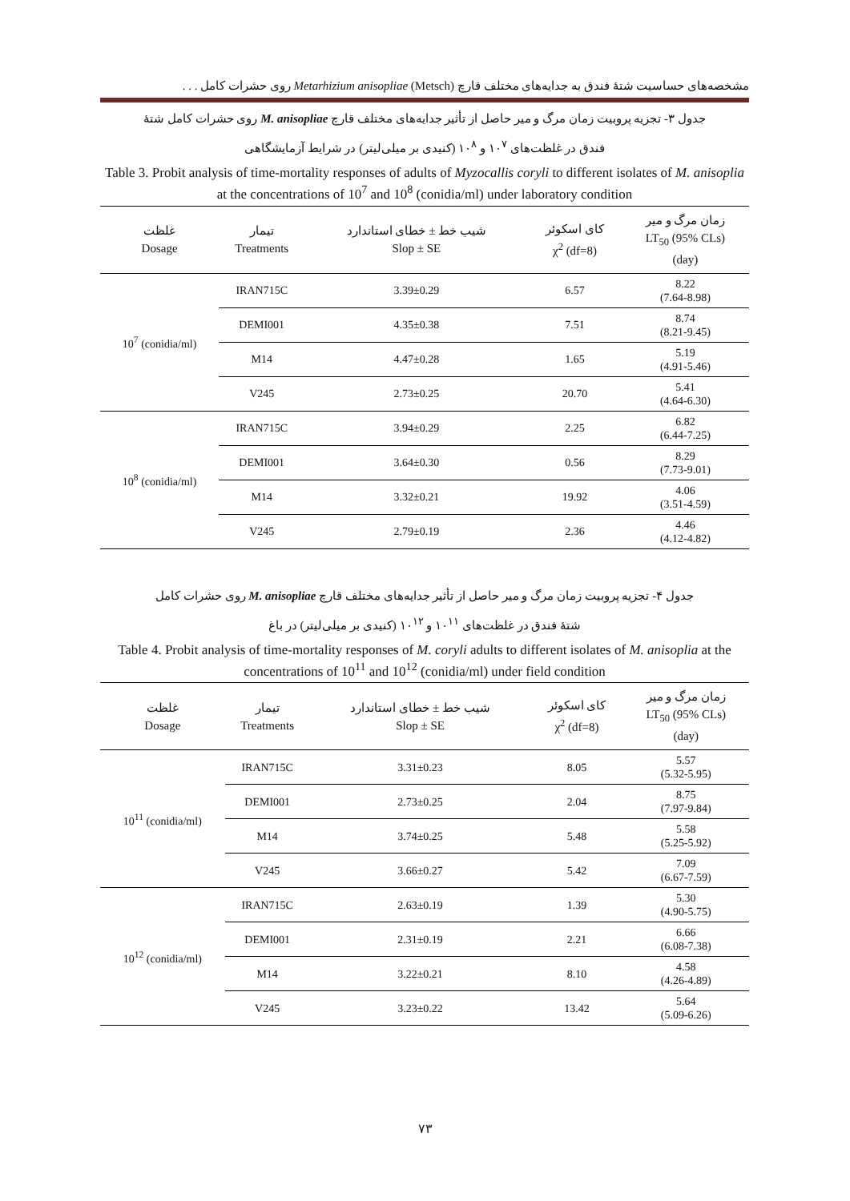مشخصه‌های حساسیت شتهٔ فندق به جدایه‌های مختلف قارچ Metarhizium anisopliae (Metsch) روی حشرات کامل . . .
جدول ۳- تجزیه پروبیت زمان مرگ و میر حاصل از تأثیر جدایه‌های مختلف قارچ M. anisopliae روی حشرات کامل شتهٔ
فندق در غلظت‌های ۱۰<sup>۷</sup> و ۱۰<sup>۸</sup> (کنیدی بر میلی‌لیتر) در شرایط آزمایشگاهی
Table 3. Probit analysis of time-mortality responses of adults of Myzocallis coryli to different isolates of M. anisoplia at the concentrations of 10<sup>7</sup> and 10<sup>8</sup> (conidia/ml) under laboratory condition
| غلظت Dosage | تیمار Treatments | شیب خط ± خطای استاندارد Slop ± SE | کای اسکوئر χ<sup>2</sup> (df=8) | زمان مرگ و میر LT<sub>50</sub> (95% CLs) (day) |
| --- | --- | --- | --- | --- |
| 10<sup>7</sup> (conidia/ml) | IRAN715C | 3.39±0.29 | 6.57 | 8.22 (7.64-8.98) |
| | DEMI001 | 4.35±0.38 | 7.51 | 8.74 (8.21-9.45) |
| | M14 | 4.47±0.28 | 1.65 | 5.19 (4.91-5.46) |
| | V245 | 2.73±0.25 | 20.70 | 5.41 (4.64-6.30) |
| 10<sup>8</sup> (conidia/ml) | IRAN715C | 3.94±0.29 | 2.25 | 6.82 (6.44-7.25) |
| | DEMI001 | 3.64±0.30 | 0.56 | 8.29 (7.73-9.01) |
| | M14 | 3.32±0.21 | 19.92 | 4.06 (3.51-4.59) |
| | V245 | 2.79±0.19 | 2.36 | 4.46 (4.12-4.82) |
جدول ۴- تجزیه پروبیت زمان مرگ و میر حاصل از تأثیر جدایه‌های مختلف قارچ M. anisopliae روی حشرات کامل
شتهٔ فندق در غلظت‌های ۱۰<sup>۱۱</sup> و ۱۰<sup>۱۲</sup> (کنیدی بر میلی‌لیتر) در باغ
Table 4. Probit analysis of time-mortality responses of M. coryli adults to different isolates of M. anisoplia at the concentrations of 10<sup>11</sup> and 10<sup>12</sup> (conidia/ml) under field condition
| غلظت Dosage | تیمار Treatments | شیب خط ± خطای استاندارد Slop ± SE | کای اسکوئر χ<sup>2</sup> (df=8) | زمان مرگ و میر LT<sub>50</sub> (95% CLs) (day) |
| --- | --- | --- | --- | --- |
| 10<sup>11</sup> (conidia/ml) | IRAN715C | 3.31±0.23 | 8.05 | 5.57 (5.32-5.95) |
| | DEMI001 | 2.73±0.25 | 2.04 | 8.75 (7.97-9.84) |
| | M14 | 3.74±0.25 | 5.48 | 5.58 (5.25-5.92) |
| | V245 | 3.66±0.27 | 5.42 | 7.09 (6.67-7.59) |
| 10<sup>12</sup> (conidia/ml) | IRAN715C | 2.63±0.19 | 1.39 | 5.30 (4.90-5.75) |
| | DEMI001 | 2.31±0.19 | 2.21 | 6.66 (6.08-7.38) |
| | M14 | 3.22±0.21 | 8.10 | 4.58 (4.26-4.89) |
| | V245 | 3.23±0.22 | 13.42 | 5.64 (5.09-6.26) |
۷۳